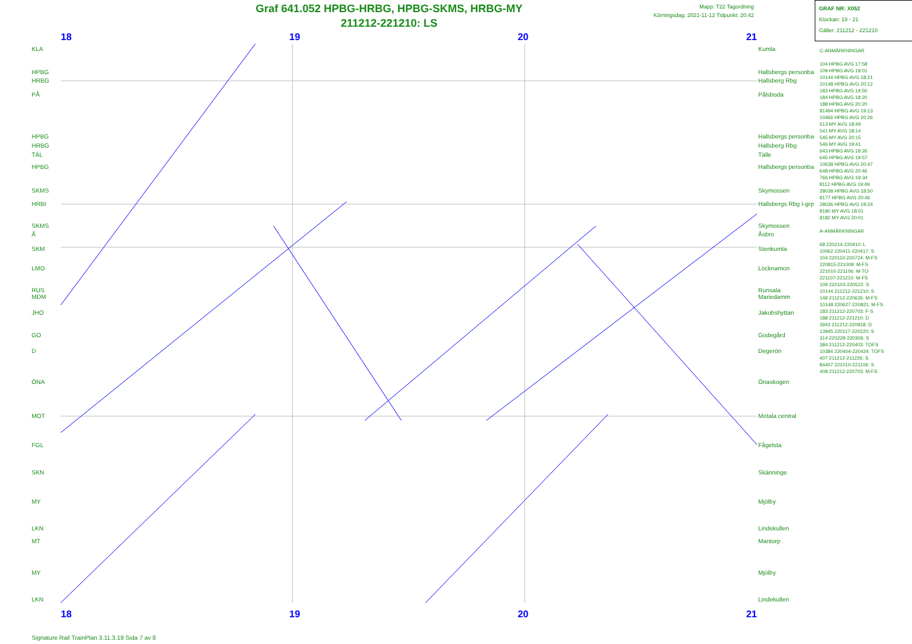Graf 641.052 HPBG-HRBG, HPBG-SKMS, HRBG-MY
211212-221210: LS
Mapp: T22 Tagordning
Körningsdag: 2021-11-12 Tidpunkt: 20:42
GRAF NR: X052
Klockan: 18 - 21
Gäller: 211212 - 221210
18 19 20 21
KLA
HPBG
HRBG
PÅ
HPBG
HRBG
TÄL
HPBG
SKMS
HRBI
SKMS
Å
SKM
LMO
RUS
MDM
JHO
GO
D
ÖNA
MOT
FGL
SKN
MY
LKN
MT
MY
LKN
Kumla
Hallsbergs personba
Hallsberg Rbg
Pålsboda
Hallsbergs personba
Hallsberg Rbg
Tälle
Hallsbergs personba
Skymossen
Hallsbergs Rbg I-grp
Skymossen
Åsbro
Stenkumla
Löcknamon
Runsala
Mariedamm
Jakobshyttan
Godegård
Degerön
Önaskogen
Motala central
Fågelsta
Skänninge
Mjölby
Lindekullen
Mantorp
Mjölby
Lindekullen
C-ANMÄRKNINGAR
104 HPBG AVG 17:58
109 HPBG AVG 19:01
10144 HPBG AVG 18:21
10148 HPBG AVG 20:12
183 HPBG AVG 19:50
184 HPBG AVG 18:20
188 HPBG AVG 20:20
81494 HPBG AVG 19:13
10466 HPBG AVG 20:26
513 MY AVG 18:49
541 MY AVG 18:14
545 MY AVG 20:15
546 MY AVG 19:41
643 HPBG AVG 18:26
645 HPBG AVG 19:57
10638 HPBG AVG 20:47
648 HPBG AVG 20:46
766 HPBG AVG 19:34
8112 HPBG AVG 19:49
28038 HPBG AVG 18:50
8177 HPBG AVG 20:46
28036 HPBG AVG 19:24
8180 MY AVG 18:01
8182 MY AVG 20:01
A-ANMÄRKNINGAR
68 220214-220410: L
10062 220411-220417: S
104 220110-220724: M-FS
220815-221009: M-FS
221010-221106: M-TO
221107-221210: M-FS
109 220103-220522: S
10144 211212-221210: S
148 211212-220626: M-FS
10148 220627-220821: M-FS
183 211212-220703: F-S
188 211212-221210: D
3943 211212-220918: D
13945 220117-220220: S
314 220228-220306: S
384 211212-220403: TOFS
10384 220404-220424: TOFS
407 211212-211226: S
84407 221010-221106: S
408 211212-220703: M-FS
18 19 20 21
Signature Rail TrainPlan 3.11.3.19 Sida 7 av 8